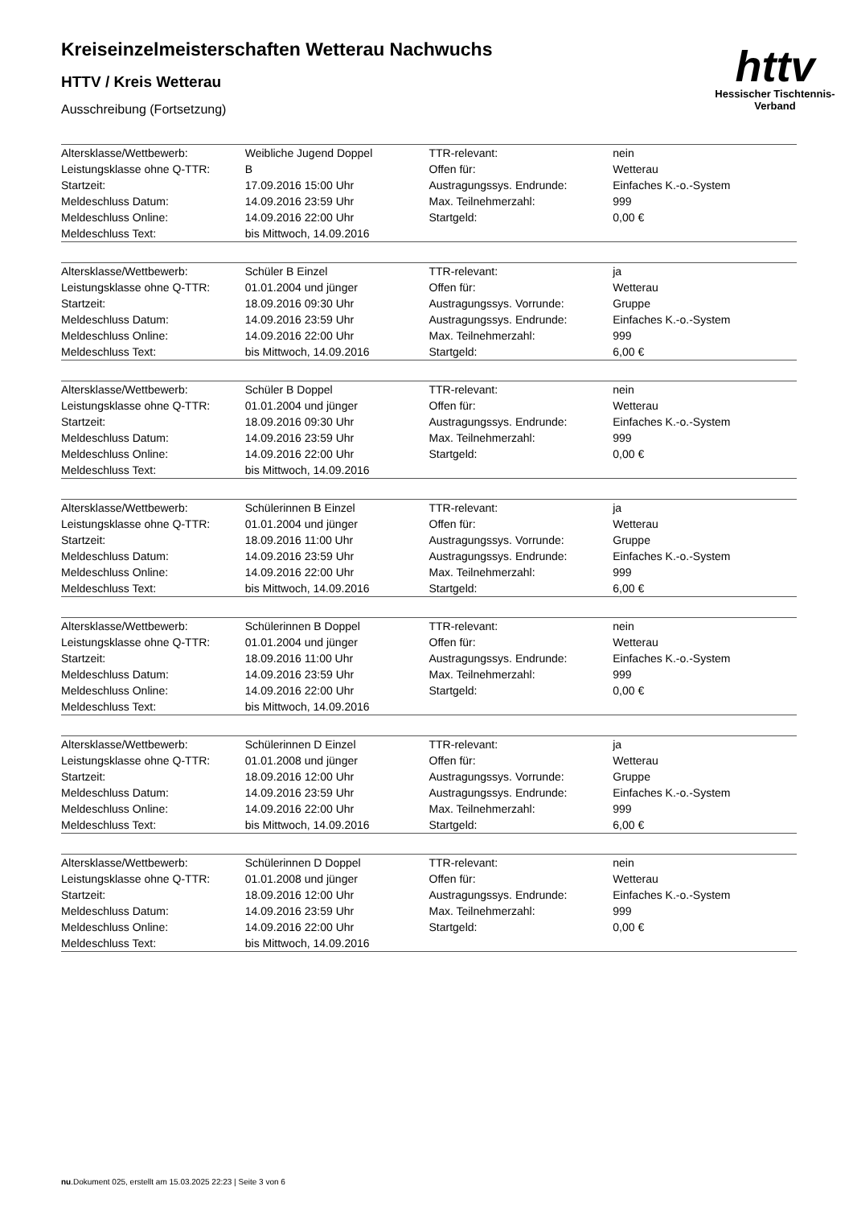httv
Hessischer Tischtennis-Verband
Kreiseinzelmeisterschaften Wetterau Nachwuchs
HTTV / Kreis Wetterau
Ausschreibung (Fortsetzung)
| Altersklasse/Wettbewerb: | Weibliche Jugend Doppel | TTR-relevant: | nein |
| Leistungsklasse ohne Q-TTR: | B | Offen für: | Wetterau |
| Startzeit: | 17.09.2016 15:00 Uhr | Austragungssys. Endrunde: | Einfaches K.-o.-System |
| Meldeschluss Datum: | 14.09.2016 23:59 Uhr | Max. Teilnehmerzahl: | 999 |
| Meldeschluss Online: | 14.09.2016 22:00 Uhr | Startgeld: | 0,00 € |
| Meldeschluss Text: | bis Mittwoch, 14.09.2016 | | |
| Altersklasse/Wettbewerb: | Schüler B Einzel | TTR-relevant: | ja |
| Leistungsklasse ohne Q-TTR: | 01.01.2004 und jünger | Offen für: | Wetterau |
| Startzeit: | 18.09.2016 09:30 Uhr | Austragungssys. Vorrunde: | Gruppe |
| Meldeschluss Datum: | 14.09.2016 23:59 Uhr | Austragungssys. Endrunde: | Einfaches K.-o.-System |
| Meldeschluss Online: | 14.09.2016 22:00 Uhr | Max. Teilnehmerzahl: | 999 |
| Meldeschluss Text: | bis Mittwoch, 14.09.2016 | Startgeld: | 6,00 € |
| Altersklasse/Wettbewerb: | Schüler B Doppel | TTR-relevant: | nein |
| Leistungsklasse ohne Q-TTR: | 01.01.2004 und jünger | Offen für: | Wetterau |
| Startzeit: | 18.09.2016 09:30 Uhr | Austragungssys. Endrunde: | Einfaches K.-o.-System |
| Meldeschluss Datum: | 14.09.2016 23:59 Uhr | Max. Teilnehmerzahl: | 999 |
| Meldeschluss Online: | 14.09.2016 22:00 Uhr | Startgeld: | 0,00 € |
| Meldeschluss Text: | bis Mittwoch, 14.09.2016 | | |
| Altersklasse/Wettbewerb: | Schülerinnen B Einzel | TTR-relevant: | ja |
| Leistungsklasse ohne Q-TTR: | 01.01.2004 und jünger | Offen für: | Wetterau |
| Startzeit: | 18.09.2016 11:00 Uhr | Austragungssys. Vorrunde: | Gruppe |
| Meldeschluss Datum: | 14.09.2016 23:59 Uhr | Austragungssys. Endrunde: | Einfaches K.-o.-System |
| Meldeschluss Online: | 14.09.2016 22:00 Uhr | Max. Teilnehmerzahl: | 999 |
| Meldeschluss Text: | bis Mittwoch, 14.09.2016 | Startgeld: | 6,00 € |
| Altersklasse/Wettbewerb: | Schülerinnen B Doppel | TTR-relevant: | nein |
| Leistungsklasse ohne Q-TTR: | 01.01.2004 und jünger | Offen für: | Wetterau |
| Startzeit: | 18.09.2016 11:00 Uhr | Austragungssys. Endrunde: | Einfaches K.-o.-System |
| Meldeschluss Datum: | 14.09.2016 23:59 Uhr | Max. Teilnehmerzahl: | 999 |
| Meldeschluss Online: | 14.09.2016 22:00 Uhr | Startgeld: | 0,00 € |
| Meldeschluss Text: | bis Mittwoch, 14.09.2016 | | |
| Altersklasse/Wettbewerb: | Schülerinnen D Einzel | TTR-relevant: | ja |
| Leistungsklasse ohne Q-TTR: | 01.01.2008 und jünger | Offen für: | Wetterau |
| Startzeit: | 18.09.2016 12:00 Uhr | Austragungssys. Vorrunde: | Gruppe |
| Meldeschluss Datum: | 14.09.2016 23:59 Uhr | Austragungssys. Endrunde: | Einfaches K.-o.-System |
| Meldeschluss Online: | 14.09.2016 22:00 Uhr | Max. Teilnehmerzahl: | 999 |
| Meldeschluss Text: | bis Mittwoch, 14.09.2016 | Startgeld: | 6,00 € |
| Altersklasse/Wettbewerb: | Schülerinnen D Doppel | TTR-relevant: | nein |
| Leistungsklasse ohne Q-TTR: | 01.01.2008 und jünger | Offen für: | Wetterau |
| Startzeit: | 18.09.2016 12:00 Uhr | Austragungssys. Endrunde: | Einfaches K.-o.-System |
| Meldeschluss Datum: | 14.09.2016 23:59 Uhr | Max. Teilnehmerzahl: | 999 |
| Meldeschluss Online: | 14.09.2016 22:00 Uhr | Startgeld: | 0,00 € |
| Meldeschluss Text: | bis Mittwoch, 14.09.2016 | | |
nu.Dokument 025, erstellt am 15.03.2025 22:23 | Seite 3 von 6